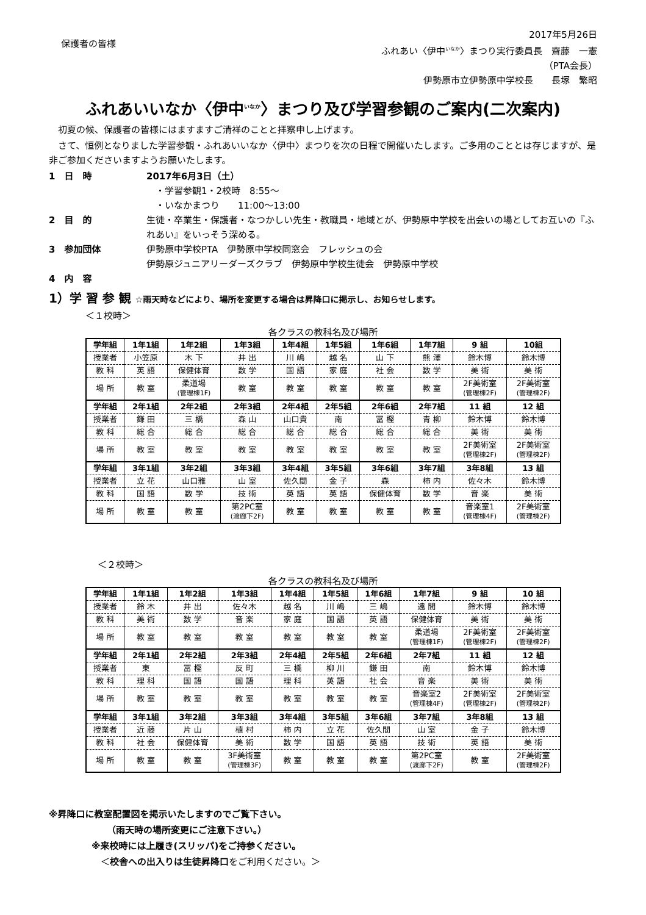保護者の皆様
2017年5月26日
ふれあい〈伊中<sup>いなか</sup>〉まつり実行委員長　齋藤　一憲
（PTA会長）
伊勢原市立伊勢原中学校長　　長塚　繁昭
ふれあいいなか〈伊中<sup>いなか</sup>〉まつり及び学習参観のご案内(二次案内)
　初夏の候、保護者の皆様にはますますご清祥のことと拝察申し上げます。
　さて、恒例となりました学習参観・ふれあいいなか〈伊中〉まつりを次の日程で開催いたします。ご多用のこととは存じますが、是非ご参加くださいますようお願いたします。
1　日　時 2017年6月3日（土）
　・学習参観1・2校時　8:55～
　・いなかまつり　　11:00～13:00
2　目　的 生徒・卒業生・保護者・なつかしい先生・教職員・地域とが、伊勢原中学校を出会いの場としてお互いの『ふれあい』をいっそう深める。
3　参加団体 伊勢原中学校PTA　伊勢原中学校同窓会　フレッシュの会
伊勢原ジュニアリーダーズクラブ　伊勢原中学校生徒会　伊勢原中学校
4　内　容
1）学 習 参 観 ☆雨天時などにより、場所を変更する場合は昇降口に掲示し、お知らせします。
＜１校時＞
各クラスの教科名及び場所
| 学年組 | 1年1組 | 1年2組 | 1年3組 | 1年4組 | 1年5組 | 1年6組 | 1年7組 | 9 組 | 10組 |
| --- | --- | --- | --- | --- | --- | --- | --- | --- | --- |
| 授業者 | 小笠原 | 木 下 | 井 出 | 川 嶋 | 越 名 | 山 下 | 熊 澤 | 鈴木博 | 鈴木博 |
| 教 科 | 英 語 | 保健体育 | 数 学 | 国 語 | 家 庭 | 社 会 | 数 学 | 美 術 | 美 術 |
| 場 所 | 教 室 | 柔道場 (管理棟1F) | 教 室 | 教 室 | 教 室 | 教 室 | 教 室 | 2F美術室 (管理棟2F) | 2F美術室 (管理棟2F) |
| 学年組 | 2年1組 | 2年2組 | 2年3組 | 2年4組 | 2年5組 | 2年6組 | 2年7組 | 11 組 | 12 組 |
| 授業者 | 鎌 田 | 三 橋 | 森 山 | 山口貴 | 南 | 冨 樫 | 青 柳 | 鈴木博 | 鈴木博 |
| 教 科 | 総 合 | 総 合 | 総 合 | 総 合 | 総 合 | 総 合 | 総 合 | 美 術 | 美 術 |
| 場 所 | 教 室 | 教 室 | 教 室 | 教 室 | 教 室 | 教 室 | 教 室 | 2F美術室 (管理棟2F) | 2F美術室 (管理棟2F) |
| 学年組 | 3年1組 | 3年2組 | 3年3組 | 3年4組 | 3年5組 | 3年6組 | 3年7組 | 3年8組 | 13 組 |
| 授業者 | 立 花 | 山口雅 | 山 室 | 佐久間 | 金 子 | 森 | 柿 内 | 佐々木 | 鈴木博 |
| 教 科 | 国 語 | 数 学 | 技 術 | 英 語 | 英 語 | 保健体育 | 数 学 | 音 楽 | 美 術 |
| 場 所 | 教 室 | 教 室 | 第2PC室 (渡廊下2F) | 教 室 | 教 室 | 教 室 | 教 室 | 音楽室1 (管理棟4F) | 2F美術室 (管理棟2F) |
＜２校時＞
各クラスの教科名及び場所
| 学年組 | 1年1組 | 1年2組 | 1年3組 | 1年4組 | 1年5組 | 1年6組 | 1年7組 | 9 組 | 10 組 |
| --- | --- | --- | --- | --- | --- | --- | --- | --- | --- |
| 授業者 | 鈴 木 | 井 出 | 佐々木 | 越 名 | 川 嶋 | 三 嶋 | 遠 間 | 鈴木博 | 鈴木博 |
| 教 科 | 美 術 | 数 学 | 音 楽 | 家 庭 | 国 語 | 英 語 | 保健体育 | 美 術 | 美 術 |
| 場 所 | 教 室 | 教 室 | 教 室 | 教 室 | 教 室 | 教 室 | 柔道場 (管理棟1F) | 2F美術室 (管理棟2F) | 2F美術室 (管理棟2F) |
| 学年組 | 2年1組 | 2年2組 | 2年3組 | 2年4組 | 2年5組 | 2年6組 | 2年7組 | 11 組 | 12 組 |
| 授業者 | 東 | 冨 樫 | 反 町 | 三 橋 | 柳 川 | 鎌 田 | 南 | 鈴木博 | 鈴木博 |
| 教 科 | 理 科 | 国 語 | 国 語 | 理 科 | 英 語 | 社 会 | 音 楽 | 美 術 | 美 術 |
| 場 所 | 教 室 | 教 室 | 教 室 | 教 室 | 教 室 | 教 室 | 音楽室2 (管理棟4F) | 2F美術室 (管理棟2F) | 2F美術室 (管理棟2F) |
| 学年組 | 3年1組 | 3年2組 | 3年3組 | 3年4組 | 3年5組 | 3年6組 | 3年7組 | 3年8組 | 13 組 |
| 授業者 | 近 藤 | 片 山 | 植 村 | 柿 内 | 立 花 | 佐久間 | 山 室 | 金 子 | 鈴木博 |
| 教 科 | 社 会 | 保健体育 | 美 術 | 数 学 | 国 語 | 英 語 | 技 術 | 英 語 | 美 術 |
| 場 所 | 教 室 | 教 室 | 3F美術室 (管理棟3F) | 教 室 | 教 室 | 教 室 | 第2PC室 (渡廊下2F) | 教 室 | 2F美術室 (管理棟2F) |
※昇降口に教室配置図を掲示いたしますのでご覧下さい。
（雨天時の場所変更にご注意下さい。）
※来校時には上履き(スリッパ)をご持参ください。
＜校舎への出入りは生徒昇降口をご利用ください。＞